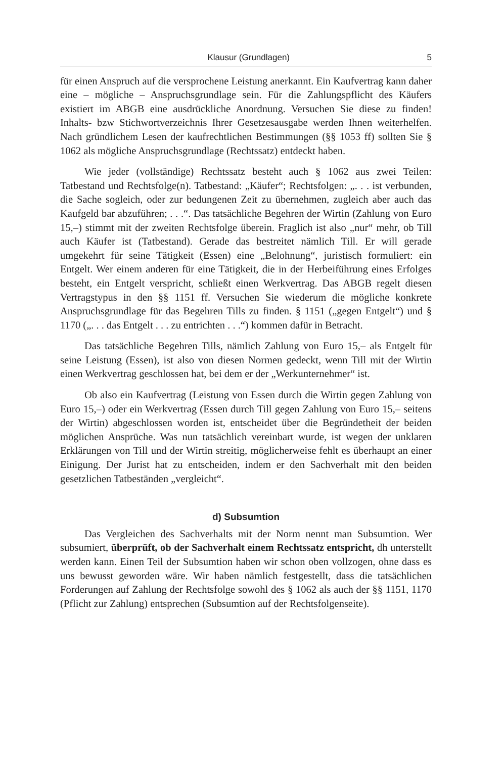Klausur (Grundlagen) 5
für einen Anspruch auf die versprochene Leistung anerkannt. Ein Kaufvertrag kann daher eine – mögliche – Anspruchsgrundlage sein. Für die Zahlungspflicht des Käufers existiert im ABGB eine ausdrückliche Anordnung. Versuchen Sie diese zu finden! Inhalts- bzw Stichwortverzeichnis Ihrer Gesetzesausgabe werden Ihnen weiterhelfen. Nach gründlichem Lesen der kaufrechtlichen Bestimmungen (§§ 1053 ff) sollten Sie § 1062 als mögliche Anspruchsgrundlage (Rechtssatz) entdeckt haben.
Wie jeder (vollständige) Rechtssatz besteht auch § 1062 aus zwei Teilen: Tatbestand und Rechtsfolge(n). Tatbestand: „Käufer“; Rechtsfolgen: „. . . ist verbunden, die Sache sogleich, oder zur bedungenen Zeit zu übernehmen, zugleich aber auch das Kaufgeld bar abzuführen; . . .“. Das tatsächliche Begehren der Wirtin (Zahlung von Euro 15,–) stimmt mit der zweiten Rechtsfolge überein. Fraglich ist also „nur“ mehr, ob Till auch Käufer ist (Tatbestand). Gerade das bestreitet nämlich Till. Er will gerade umgekehrt für seine Tätigkeit (Essen) eine „Belohnung“, juristisch formuliert: ein Entgelt. Wer einem anderen für eine Tätigkeit, die in der Herbeiführung eines Erfolges besteht, ein Entgelt verspricht, schließt einen Werkvertrag. Das ABGB regelt diesen Vertragstypus in den §§ 1151 ff. Versuchen Sie wiederum die mögliche konkrete Anspruchsgrundlage für das Begehren Tills zu finden. § 1151 („gegen Entgelt“) und § 1170 („. . . das Entgelt . . . zu entrichten . . .“) kommen dafür in Betracht.
Das tatsächliche Begehren Tills, nämlich Zahlung von Euro 15,– als Entgelt für seine Leistung (Essen), ist also von diesen Normen gedeckt, wenn Till mit der Wirtin einen Werkvertrag geschlossen hat, bei dem er der „Werkunternehmer“ ist.
Ob also ein Kaufvertrag (Leistung von Essen durch die Wirtin gegen Zahlung von Euro 15,–) oder ein Werkvertrag (Essen durch Till gegen Zahlung von Euro 15,– seitens der Wirtin) abgeschlossen worden ist, entscheidet über die Begründetheit der beiden möglichen Ansprüche. Was nun tatsächlich vereinbart wurde, ist wegen der unklaren Erklärungen von Till und der Wirtin streitig, möglicherweise fehlt es überhaupt an einer Einigung. Der Jurist hat zu entscheiden, indem er den Sachverhalt mit den beiden gesetzlichen Tatbeständen „vergleicht“.
d) Subsumtion
Das Vergleichen des Sachverhalts mit der Norm nennt man Subsumtion. Wer subsumiert, überprüft, ob der Sachverhalt einem Rechtssatz entspricht, dh unterstellt werden kann. Einen Teil der Subsumtion haben wir schon oben vollzogen, ohne dass es uns bewusst geworden wäre. Wir haben nämlich festgestellt, dass die tatsächlichen Forderungen auf Zahlung der Rechtsfolge sowohl des § 1062 als auch der §§ 1151, 1170 (Pflicht zur Zahlung) entsprechen (Subsumtion auf der Rechtsfolgenseite).